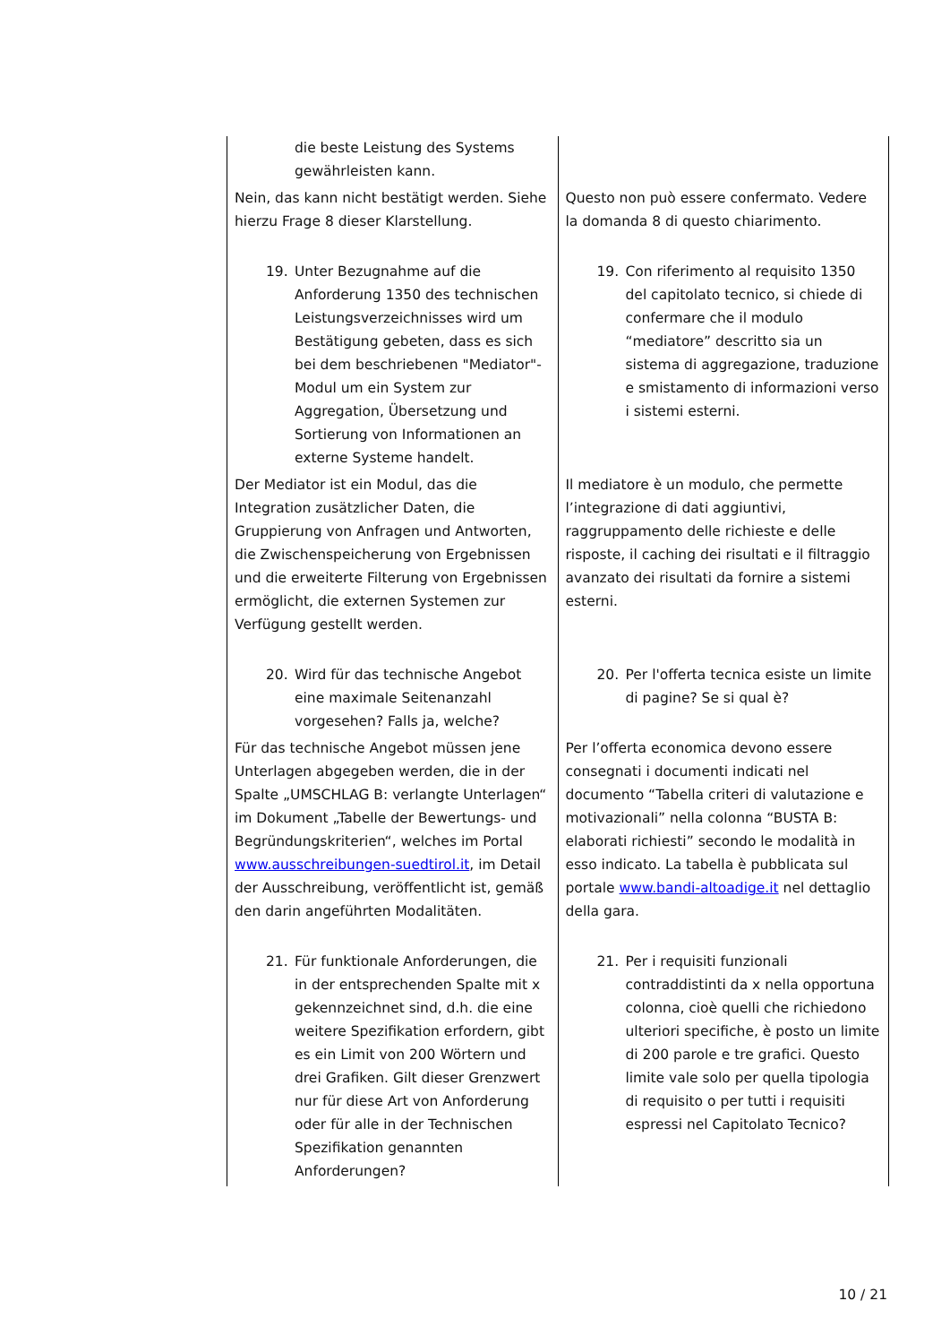| die beste Leistung des Systems gewährleisten kann. | |
| Nein, das kann nicht bestätigt werden. Siehe hierzu Frage 8 dieser Klarstellung. | Questo non può essere confermato. Vedere la domanda 8 di questo chiarimento. |
| 19. Unter Bezugnahme auf die Anforderung 1350 des technischen Leistungsverzeichnisses wird um Bestätigung gebeten, dass es sich bei dem beschriebenen "Mediator"-Modul um ein System zur Aggregation, Übersetzung und Sortierung von Informationen an externe Systeme handelt. | 19. Con riferimento al requisito 1350 del capitolato tecnico, si chiede di confermare che il modulo “mediatore” descritto sia un sistema di aggregazione, traduzione e smistamento di informazioni verso i sistemi esterni. |
| Der Mediator ist ein Modul, das die Integration zusätzlicher Daten, die Gruppierung von Anfragen und Antworten, die Zwischenspeicherung von Ergebnissen und die erweiterte Filterung von Ergebnissen ermöglicht, die externen Systemen zur Verfügung gestellt werden. | Il mediatore è un modulo, che permette l’integrazione di dati aggiuntivi, raggruppamento delle richieste e delle risposte, il caching dei risultati e il filtraggio avanzato dei risultati da fornire a sistemi esterni. |
| 20. Wird für das technische Angebot eine maximale Seitenanzahl vorgesehen? Falls ja, welche? | 20. Per l'offerta tecnica esiste un limite di pagine? Se si qual è? |
| Für das technische Angebot müssen jene Unterlagen abgegeben werden, die in der Spalte „UMSCHLAG B: verlangte Unterlagen“ im Dokument „Tabelle der Bewertungs- und Begründungskriterien“, welches im Portal www.ausschreibungen-suedtirol.it , im Detail der Ausschreibung, veröffentlicht ist, gemäß den darin angeführten Modalitäten. | Per l’offerta economica devono essere consegnati i documenti indicati nel documento “Tabella criteri di valutazione e motivazionali” nella colonna “BUSTA B: elaborati richiesti” secondo le modalità in esso indicato. La tabella è pubblicata sul portale www.bandi-altoadige.it nel dettaglio della gara. |
| 21. Für funktionale Anforderungen, die in der entsprechenden Spalte mit x gekennzeichnet sind, d.h. die eine weitere Spezifikation erfordern, gibt es ein Limit von 200 Wörtern und drei Grafiken. Gilt dieser Grenzwert nur für diese Art von Anforderung oder für alle in der Technischen Spezifikation genannten Anforderungen? | 21. Per i requisiti funzionali contraddistinti da x nella opportuna colonna, cioè quelli che richiedono ulteriori specifiche, è posto un limite di 200 parole e tre grafici. Questo limite vale solo per quella tipologia di requisito o per tutti i requisiti espressi nel Capitolato Tecnico? |
10 / 21